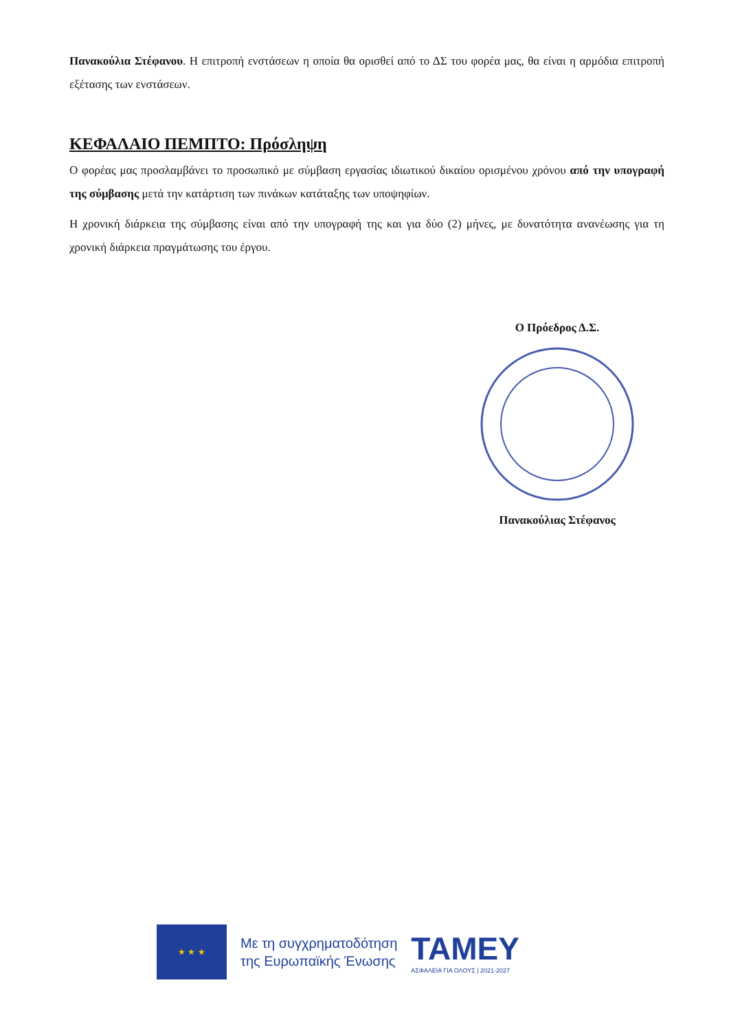Πανακούλια Στέφανου. Η επιτροπή ενστάσεων η οποία θα ορισθεί από το ΔΣ του φορέα μας, θα είναι η αρμόδια επιτροπή εξέτασης των ενστάσεων.
ΚΕΦΑΛΑΙΟ ΠΕΜΠΤΟ: Πρόσληψη
Ο φορέας μας προσλαμβάνει το προσωπικό με σύμβαση εργασίας ιδιωτικού δικαίου ορισμένου χρόνου από την υπογραφή της σύμβασης μετά την κατάρτιση των πινάκων κατάταξης των υποψηφίων.
Η χρονική διάρκεια της σύμβασης είναι από την υπογραφή της και για δύο (2) μήνες, με δυνατότητα ανανέωσης για τη χρονική διάρκεια πραγμάτωσης του έργου.
Ο Πρόεδρος Δ.Σ.
Πανακούλιας Στέφανος
★ ★ ★
Με τη συγχρηματοδότηση
της Ευρωπαϊκής Ένωσης
TAMEY
ΑΣΦΑΛΕΙΑ ΓΙΑ ΟΛΟΥΣ | 2021-2027